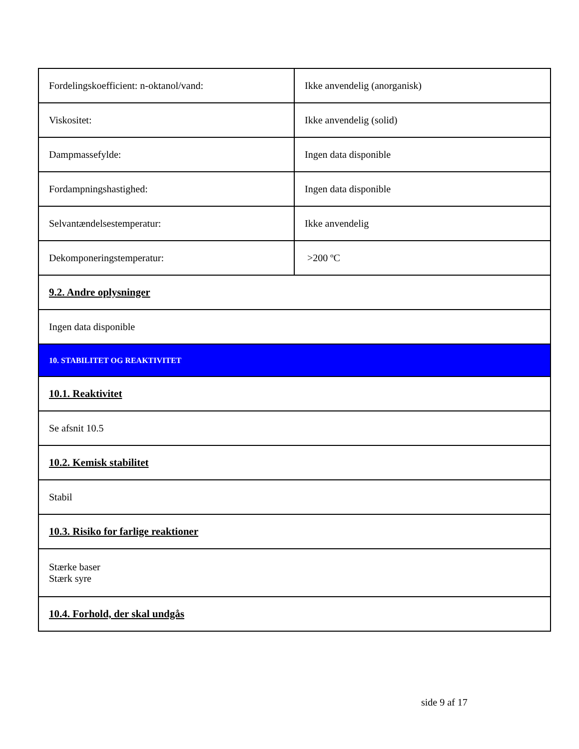| Fordelingskoefficient: n-oktanol/vand: | Ikke anvendelig (anorganisk) |
| Viskositet: | Ikke anvendelig (solid) |
| Dampmassefylde: | Ingen data disponible |
| Fordampningshastighed: | Ingen data disponible |
| Selvantændelsestemperatur: | Ikke anvendelig |
| Dekomponeringstemperatur: | >200 ºC |
| 9.2. Andre oplysninger | |
| Ingen data disponible | |
| 10. STABILITET OG REAKTIVITET | |
| 10.1. Reaktivitet | |
| Se afsnit 10.5 | |
| 10.2. Kemisk stabilitet | |
| Stabil | |
| 10.3. Risiko for farlige reaktioner | |
| Stærke baser Stærk syre | |
| 10.4. Forhold, der skal undgås | |
side 9 af 17